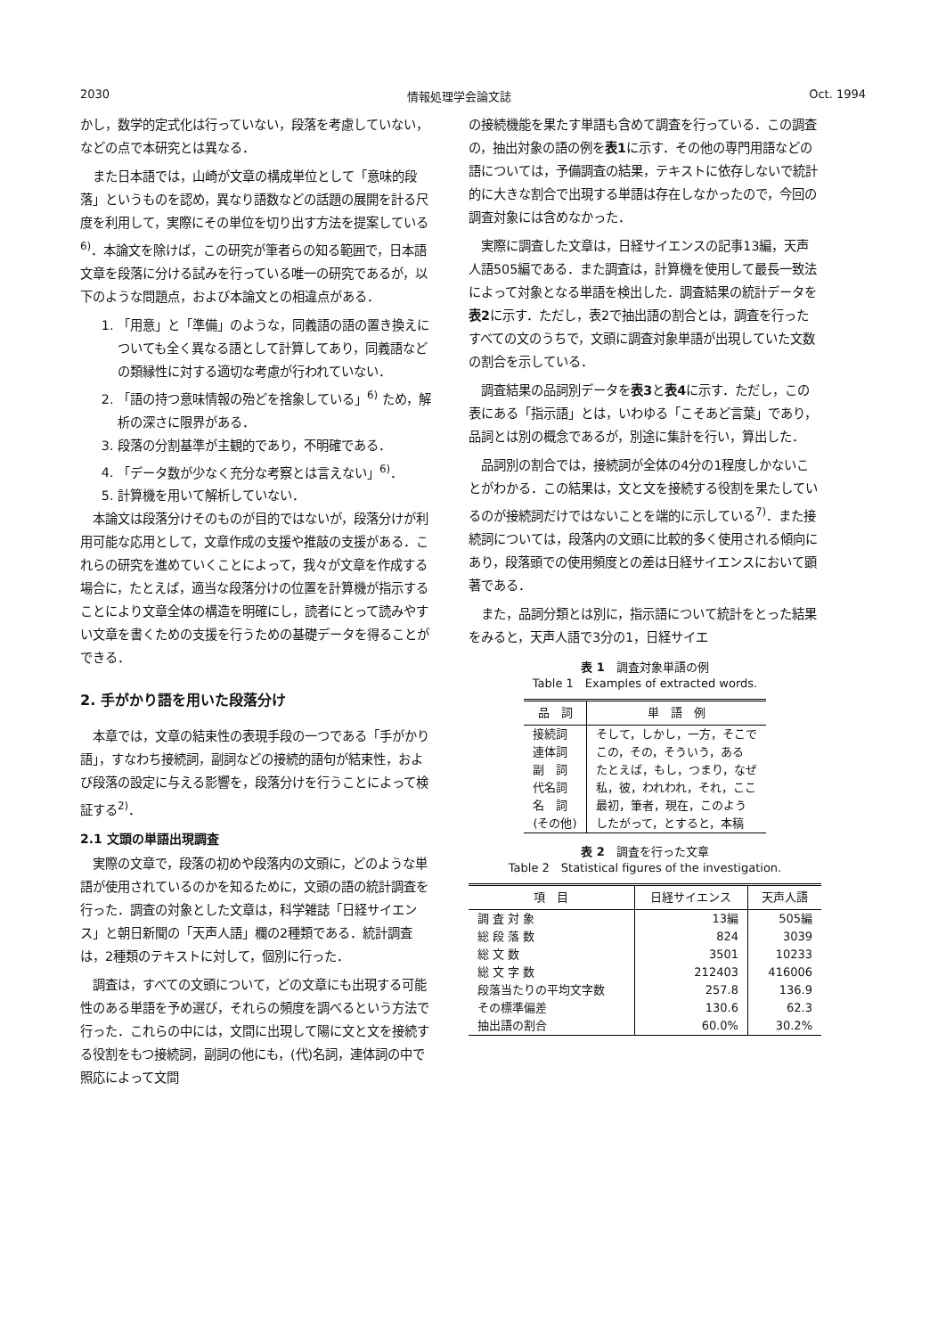2030 情報処理学会論文誌 Oct. 1994
かし，数学的定式化は行っていない，段落を考慮していない，などの点で本研究とは異なる．
また日本語では，山崎が文章の構成単位として「意味的段落」というものを認め，異なり語数などの話題の展開を計る尺度を利用して，実際にその単位を切り出す方法を提案している<sup>6)</sup>．本論文を除けば，この研究が筆者らの知る範囲で，日本語文章を段落に分ける試みを行っている唯一の研究であるが，以下のような問題点，および本論文との相違点がある．
1. 「用意」と「準備」のような，同義語の語の置き換えについても全く異なる語として計算してあり，同義語などの類縁性に対する適切な考慮が行われていない．
2. 「語の持つ意味情報の殆どを捨象している」<sup>6)</sup> ため，解析の深さに限界がある．
3. 段落の分割基準が主観的であり，不明確である．
4. 「データ数が少なく充分な考察とは言えない」<sup>6)</sup>．
5. 計算機を用いて解析していない．
本論文は段落分けそのものが目的ではないが，段落分けが利用可能な応用として，文章作成の支援や推敲の支援がある．これらの研究を進めていくことによって，我々が文章を作成する場合に，たとえば，適当な段落分けの位置を計算機が指示することにより文章全体の構造を明確にし，読者にとって読みやすい文章を書くための支援を行うための基礎データを得ることができる．
2. 手がかり語を用いた段落分け
本章では，文章の結束性の表現手段の一つである「手がかり語」，すなわち接続詞，副詞などの接続的語句が結束性，および段落の設定に与える影響を，段落分けを行うことによって検証する<sup>2)</sup>．
2.1 文頭の単語出現調査
実際の文章で，段落の初めや段落内の文頭に，どのような単語が使用されているのかを知るために，文頭の語の統計調査を行った．調査の対象とした文章は，科学雑誌「日経サイエンス」と朝日新聞の「天声人語」欄の2種類である．統計調査は，2種類のテキストに対して，個別に行った．
調査は，すべての文頭について，どの文章にも出現する可能性のある単語を予め選び，それらの頻度を調べるという方法で行った．これらの中には，文間に出現して陽に文と文を接続する役割をもつ接続詞，副詞の他にも，(代)名詞，連体詞の中で照応によって文間
の接続機能を果たす単語も含めて調査を行っている．この調査の，抽出対象の語の例を表1に示す．その他の専門用語などの語については，予備調査の結果，テキストに依存しないで統計的に大きな割合で出現する単語は存在しなかったので，今回の調査対象には含めなかった．
実際に調査した文章は，日経サイエンスの記事13編，天声人語505編である．また調査は，計算機を使用して最長一致法によって対象となる単語を検出した．調査結果の統計データを表2に示す．ただし，表2で抽出語の割合とは，調査を行ったすべての文のうちで，文頭に調査対象単語が出現していた文数の割合を示している．
調査結果の品詞別データを表3と表4に示す．ただし，この表にある「指示語」とは，いわゆる「こそあど言葉」であり，品詞とは別の概念であるが，別途に集計を行い，算出した．
品詞別の割合では，接続詞が全体の4分の1程度しかないことがわかる．この結果は，文と文を接続する役割を果たしているのが接続詞だけではないことを端的に示している<sup>7)</sup>．また接続詞については，段落内の文頭に比較的多く使用される傾向にあり，段落頭での使用頻度との差は日経サイエンスにおいて顕著である．
また，品詞分類とは別に，指示語について統計をとった結果をみると，天声人語で3分の1，日経サイエ
表 1　調査対象単語の例
Table 1　Examples of extracted words.
| 品 詞 | 単 語 例 |
| --- | --- |
| 接続詞 | そして，しかし，一方，そこで |
| 連体詞 | この，その，そういう，ある |
| 副 詞 | たとえば，もし，つまり，なぜ |
| 代名詞 | 私，彼，われわれ，それ，ここ |
| 名 詞 | 最初，筆者，現在，このよう |
| (その他) | したがって，とすると，本稿 |
表 2　調査を行った文章
Table 2　Statistical figures of the investigation.
| 項 目 | 日経サイエンス | 天声人語 |
| --- | --- | --- |
| 調 査 対 象 | 13編 | 505編 |
| 総 段 落 数 | 824 | 3039 |
| 総 文 数 | 3501 | 10233 |
| 総 文 字 数 | 212403 | 416006 |
| 段落当たりの平均文字数 | 257.8 | 136.9 |
| その標準偏差 | 130.6 | 62.3 |
| 抽出語の割合 | 60.0% | 30.2% |